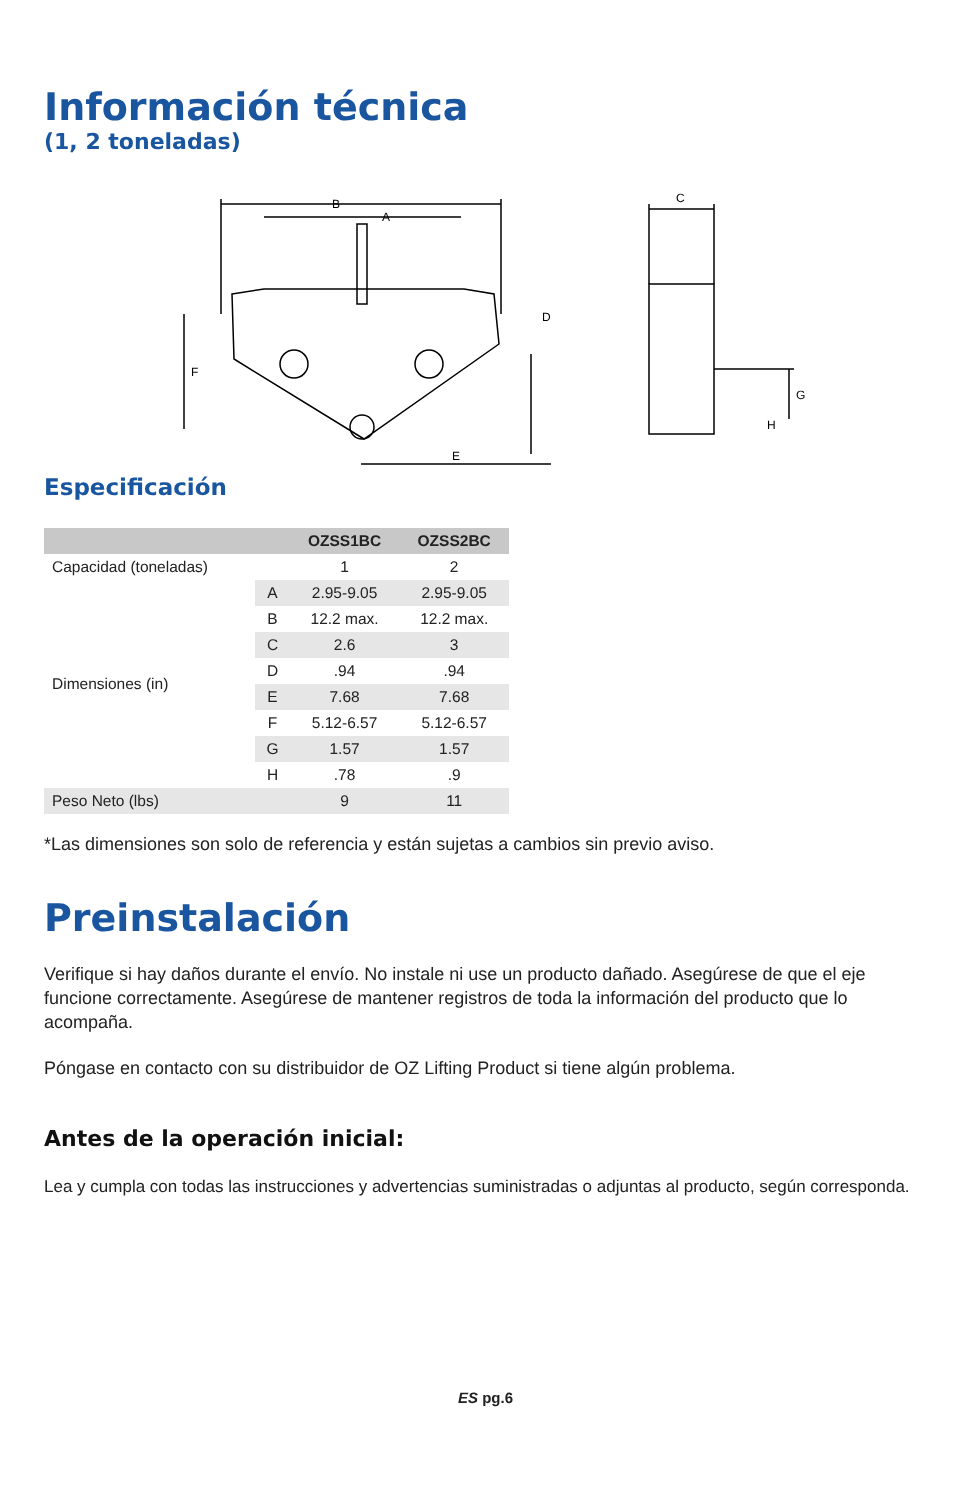Información técnica
(1, 2 toneladas)
B
A
D
F
E
C
G
H
Especificación
| | | OZSS1BC | OZSS2BC |
| --- | --- | --- | --- |
| Capacidad (toneladas) | | 1 | 2 |
| Dimensiones (in) | A | 2.95-9.05 | 2.95-9.05 |
| | B | 12.2 max. | 12.2 max. |
| | C | 2.6 | 3 |
| | D | .94 | .94 |
| | E | 7.68 | 7.68 |
| | F | 5.12-6.57 | 5.12-6.57 |
| | G | 1.57 | 1.57 |
| | H | .78 | .9 |
| Peso Neto (lbs) | | 9 | 11 |
*Las dimensiones son solo de referencia y están sujetas a cambios sin previo aviso.
Preinstalación
Verifique si hay daños durante el envío. No instale ni use un producto dañado. Asegúrese de que el eje funcione correctamente. Asegúrese de mantener registros de toda la información del producto que lo acompaña.
Póngase en contacto con su distribuidor de OZ Lifting Product si tiene algún problema.
Antes de la operación inicial:
Lea y cumpla con todas las instrucciones y advertencias suministradas o adjuntas al producto, según corresponda.
ES pg.6